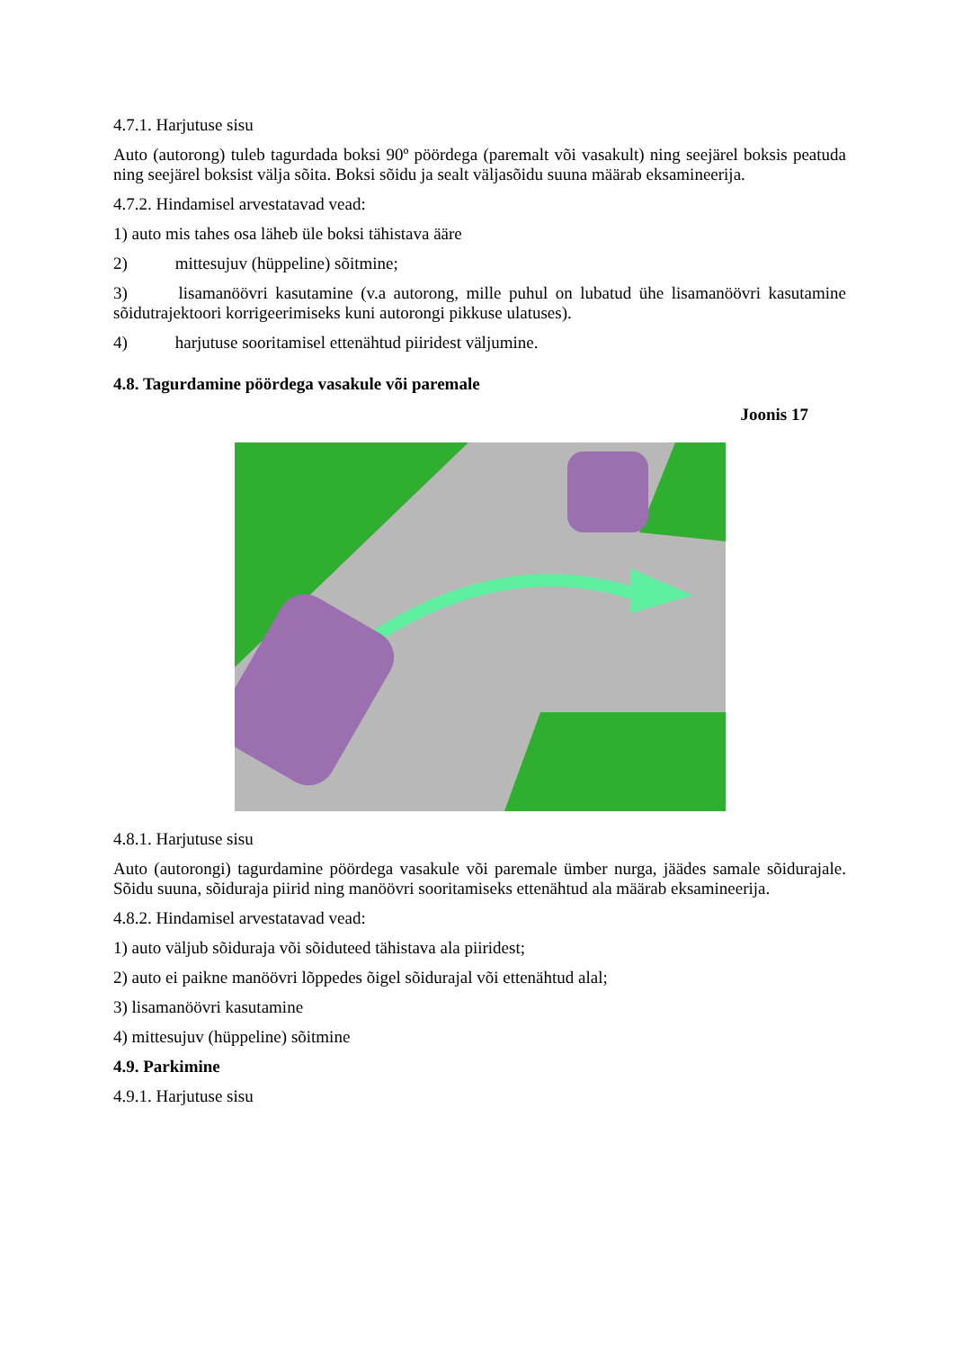4.7.1. Harjutuse sisu
Auto (autorong) tuleb tagurdada boksi 90º pöördega (paremalt või vasakult) ning seejärel boksis peatuda ning seejärel boksist välja sõita. Boksi sõidu ja sealt väljasõidu suuna määrab eksamineerija.
4.7.2. Hindamisel arvestatavad vead:
1) auto mis tahes osa läheb üle boksi tähistava ääre
2) mittesujuv (hüppeline) sõitmine;
3) lisamanöövri kasutamine (v.a autorong, mille puhul on lubatud ühe lisamanöövri kasutamine sõidutrajektoori korrigeerimiseks kuni autorongi pikkuse ulatuses).
4) harjutuse sooritamisel ettenähtud piiridest väljumine.
4.8. Tagurdamine pöördega vasakule või paremale
Joonis 17
4.8.1. Harjutuse sisu
Auto (autorongi) tagurdamine pöördega vasakule või paremale ümber nurga, jäädes samale sõidurajale. Sõidu suuna, sõiduraja piirid ning manöövri sooritamiseks ettenähtud ala määrab eksamineerija.
4.8.2. Hindamisel arvestatavad vead:
1) auto väljub sõiduraja või sõiduteed tähistava ala piiridest;
2) auto ei paikne manöövri lõppedes õigel sõidurajal või ettenähtud alal;
3) lisamanöövri kasutamine
4) mittesujuv (hüppeline) sõitmine
4.9. Parkimine
4.9.1. Harjutuse sisu